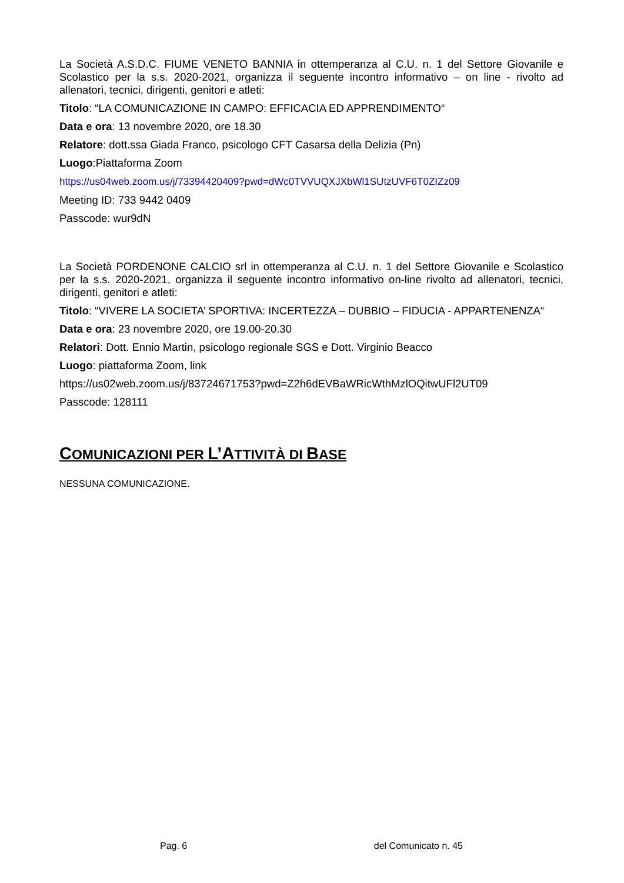La Società A.S.D.C. FIUME VENETO BANNIA in ottemperanza al C.U. n. 1 del Settore Giovanile e Scolastico per la s.s. 2020-2021, organizza il seguente incontro informativo – on line - rivolto ad allenatori, tecnici, dirigenti, genitori e atleti:
Titolo: “LA COMUNICAZIONE IN CAMPO: EFFICACIA ED APPRENDIMENTO“
Data e ora: 13 novembre 2020, ore 18.30
Relatore: dott.ssa Giada Franco, psicologo CFT Casarsa della Delizia (Pn)
Luogo:Piattaforma Zoom
https://us04web.zoom.us/j/73394420409?pwd=dWc0TVVUQXJXbWl1SUtzUVF6T0ZIZz09
Meeting ID: 733 9442 0409
Passcode: wur9dN
La Società PORDENONE CALCIO srl in ottemperanza al C.U. n. 1 del Settore Giovanile e Scolastico per la s.s. 2020-2021, organizza il seguente incontro informativo on-line rivolto ad allenatori, tecnici, dirigenti, genitori e atleti:
Titolo: “VIVERE LA SOCIETA’ SPORTIVA: INCERTEZZA – DUBBIO – FIDUCIA - APPARTENENZA“
Data e ora: 23 novembre 2020, ore 19.00-20.30
Relatori: Dott. Ennio Martin, psicologo regionale SGS e Dott. Virginio Beacco
Luogo: piattaforma Zoom, link
https://us02web.zoom.us/j/83724671753?pwd=Z2h6dEVBaWRicWthMzlOQitwUFl2UT09
Passcode: 128111
COMUNICAZIONI PER L’ATTIVITÀ DI BASE
NESSUNA COMUNICAZIONE.
Pag. 6 del Comunicato n. 45